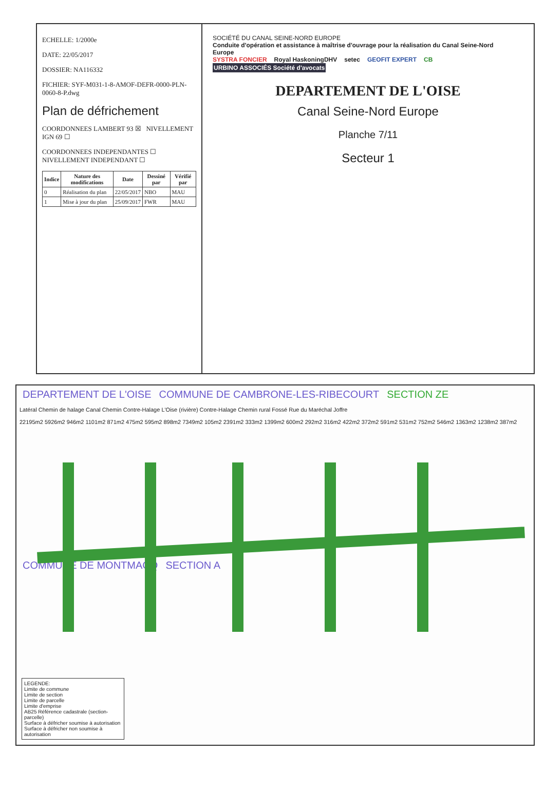ECHELLE: 1/2000e
DATE: 22/05/2017
DOSSIER: NA116332
FICHIER: SYF-M031-1-8-AMOF-DEFR-0000-PLN-0060-8-P.dwg
Plan de défrichement
COORDONNEES LAMBERT 93 ☒ NIVELLEMENT IGN 69 ☐
COORDONNEES INDEPENDANTES ☐ NIVELLEMENT INDEPENDANT ☐
| Indice | Nature des modifications | Date | Dessiné par | Vérifié par |
| --- | --- | --- | --- | --- |
| 0 | Réalisation du plan | 22/05/2017 | NBO | MAU |
| 1 | Mise à jour du plan | 25/09/2017 | FWR | MAU |
SOCIÉTÉ DU CANAL SEINE-NORD EUROPE
Conduite d'opération et assistance à maîtrise d'ouvrage pour la réalisation du Canal Seine-Nord Europe
SYSTRA FONCIER Royal HaskoningDHV setec GEOFIT EXPERT CB URBINO ASSOCIÉS Société d'avocats
DEPARTEMENT DE L'OISE
Canal Seine-Nord Europe
Planche 7/11
Secteur 1
DEPARTEMENT DE L'OISE COMMUNE DE CAMBRONE-LES-RIBECOURT SECTION ZE
Latéral Chemin de halage Canal Chemin Contre-Halage L'Oise (rivière) Contre-Halage Chemin rural Fossé Rue du Maréchal Joffre
22195m2 5926m2 946m2 1101m2 871m2 475m2 595m2 898m2 7349m2 105m2 2391m2 333m2 1399m2 600m2 292m2 316m2 422m2 372m2 591m2 531m2 752m2 546m2 1363m2 1238m2 387m2
COMMUNE DE MONTMACQ SECTION A
LEGENDE:
Limite de commune
Limite de section
Limite de parcelle
Limite d'emprise
AB25 Référence cadastrale (section-parcelle)
Surface à défricher soumise à autorisation
Surface à défricher non soumise à autorisation